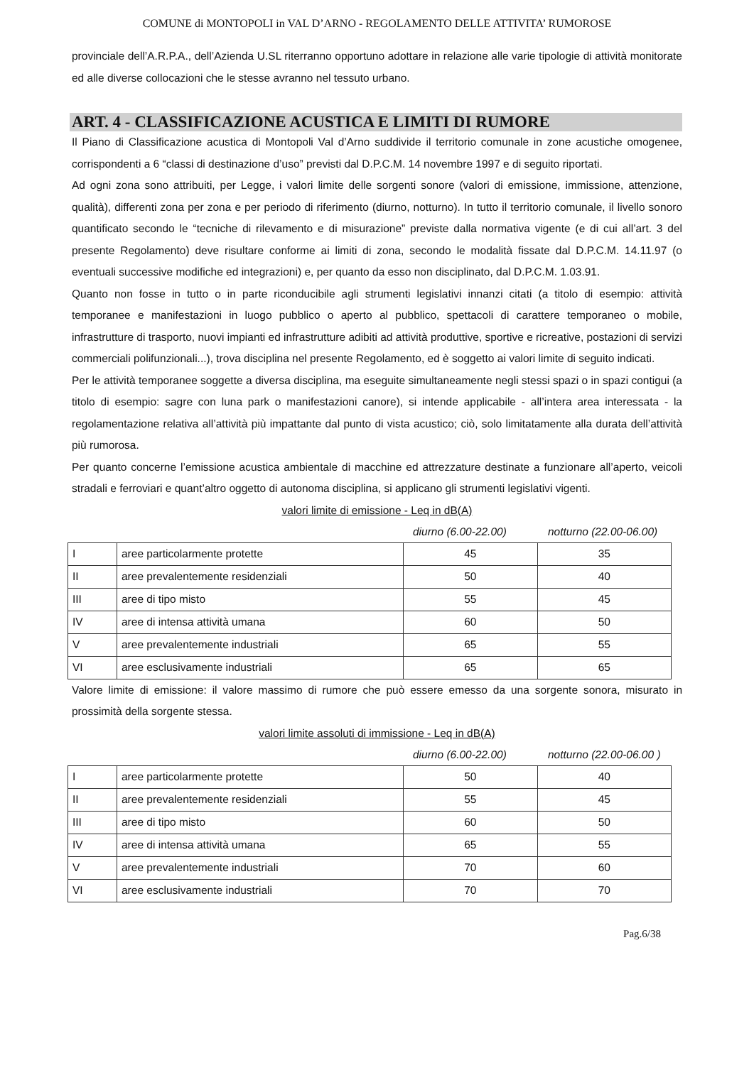COMUNE di MONTOPOLI in VAL D’ARNO - REGOLAMENTO DELLE ATTIVITA’ RUMOROSE
provinciale dell’A.R.P.A., dell’Azienda U.SL riterranno opportuno adottare in relazione alle varie tipologie di attività monitorate ed alle diverse collocazioni che le stesse avranno nel tessuto urbano.
ART. 4 - CLASSIFICAZIONE ACUSTICA E LIMITI DI RUMORE
Il Piano di Classificazione acustica di Montopoli Val d’Arno suddivide il territorio comunale in zone acustiche omogenee, corrispondenti a 6 “classi di destinazione d’uso” previsti dal D.P.C.M. 14 novembre 1997 e di seguito riportati.
Ad ogni zona sono attribuiti, per Legge, i valori limite delle sorgenti sonore (valori di emissione, immissione, attenzione, qualità), differenti zona per zona e per periodo di riferimento (diurno, notturno). In tutto il territorio comunale, il livello sonoro quantificato secondo le “tecniche di rilevamento e di misurazione” previste dalla normativa vigente (e di cui all’art. 3 del presente Regolamento) deve risultare conforme ai limiti di zona, secondo le modalità fissate dal D.P.C.M. 14.11.97 (o eventuali successive modifiche ed integrazioni) e, per quanto da esso non disciplinato, dal D.P.C.M. 1.03.91.
Quanto non fosse in tutto o in parte riconducibile agli strumenti legislativi innanzi citati (a titolo di esempio: attività temporanee e manifestazioni in luogo pubblico o aperto al pubblico, spettacoli di carattere temporaneo o mobile, infrastrutture di trasporto, nuovi impianti ed infrastrutture adibiti ad attività produttive, sportive e ricreative, postazioni di servizi commerciali polifunzionali...), trova disciplina nel presente Regolamento, ed è soggetto ai valori limite di seguito indicati.
Per le attività temporanee soggette a diversa disciplina, ma eseguite simultaneamente negli stessi spazi o in spazi contigui (a titolo di esempio: sagre con luna park o manifestazioni canore), si intende applicabile - all’intera area interessata - la regolamentazione relativa all’attività più impattante dal punto di vista acustico; ciò, solo limitatamente alla durata dell’attività più rumorosa.
Per quanto concerne l’emissione acustica ambientale di macchine ed attrezzature destinate a funzionare all’aperto, veicoli stradali e ferroviari e quant’altro oggetto di autonoma disciplina, si applicano gli strumenti legislativi vigenti.
valori limite di emissione - Leq in dB(A)
diurno (6.00-22.00) notturno (22.00-06.00)
| I | aree particolarmente protette | 45 | 35 |
| II | aree prevalentemente residenziali | 50 | 40 |
| III | aree di tipo misto | 55 | 45 |
| IV | aree di intensa attività umana | 60 | 50 |
| V | aree prevalentemente industriali | 65 | 55 |
| VI | aree esclusivamente industriali | 65 | 65 |
Valore limite di emissione: il valore massimo di rumore che può essere emesso da una sorgente sonora, misurato in prossimità della sorgente stessa.
valori limite assoluti di immissione - Leq in dB(A)
diurno (6.00-22.00) notturno (22.00-06.00 )
| I | aree particolarmente protette | 50 | 40 |
| II | aree prevalentemente residenziali | 55 | 45 |
| III | aree di tipo misto | 60 | 50 |
| IV | aree di intensa attività umana | 65 | 55 |
| V | aree prevalentemente industriali | 70 | 60 |
| VI | aree esclusivamente industriali | 70 | 70 |
Pag.6/38